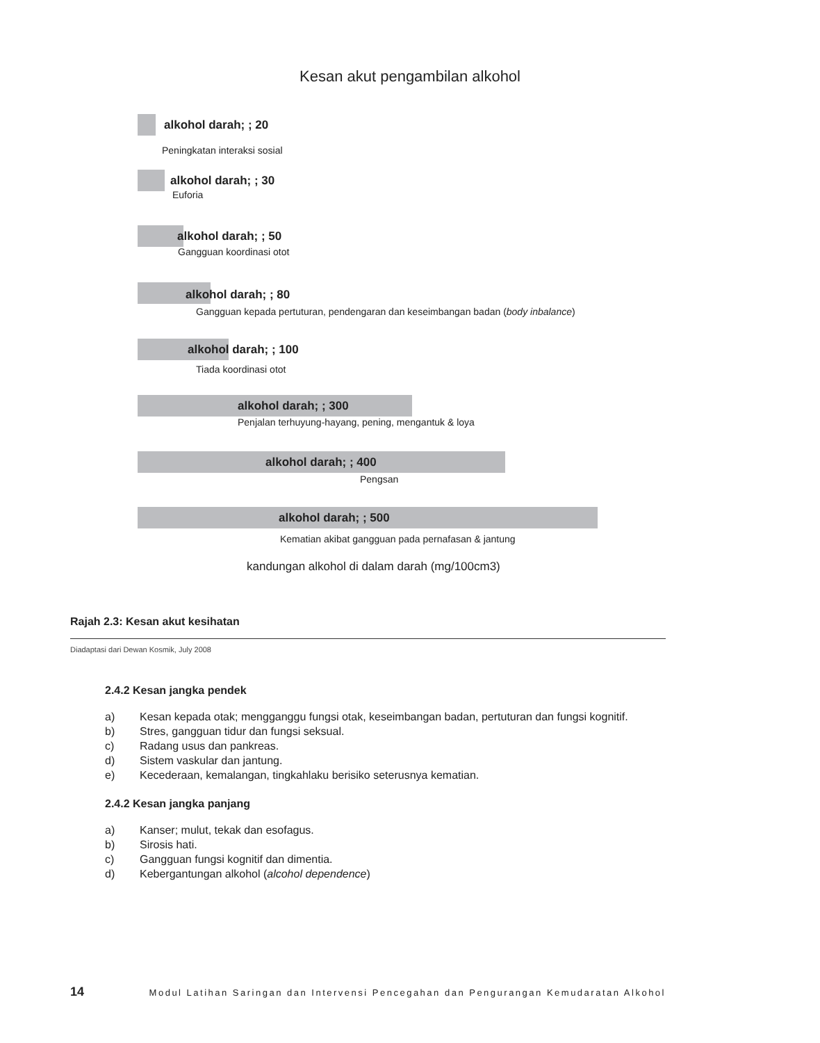Kesan akut pengambilan alkohol
alkohol darah; ; 20
Peningkatan interaksi sosial
alkohol darah; ; 30
Euforia
alkohol darah; ; 50
Gangguan koordinasi otot
alkohol darah; ; 80
Gangguan kepada pertuturan, pendengaran dan keseimbangan badan (body inbalance)
alkohol darah; ; 100
Tiada koordinasi otot
alkohol darah; ; 300
Penjalan terhuyung-hayang, pening, mengantuk & loya
alkohol darah; ; 400
Pengsan
alkohol darah; ; 500
Kematian akibat gangguan pada pernafasan & jantung
kandungan alkohol di dalam darah (mg/100cm3)
Rajah 2.3: Kesan akut kesihatan
Diadaptasi dari Dewan Kosmik, July 2008
2.4.2 Kesan jangka pendek
a) Kesan kepada otak; mengganggu fungsi otak, keseimbangan badan, pertuturan dan fungsi kognitif.
b) Stres, gangguan tidur dan fungsi seksual.
c) Radang usus dan pankreas.
d) Sistem vaskular dan jantung.
e) Kecederaan, kemalangan, tingkahlaku berisiko seterusnya kematian.
2.4.2 Kesan jangka panjang
a) Kanser; mulut, tekak dan esofagus.
b) Sirosis hati.
c) Gangguan fungsi kognitif dan dimentia.
d) Kebergantungan alkohol (alcohol dependence)
14 Modul Latihan Saringan dan Intervensi Pencegahan dan Pengurangan Kemudaratan Alkohol